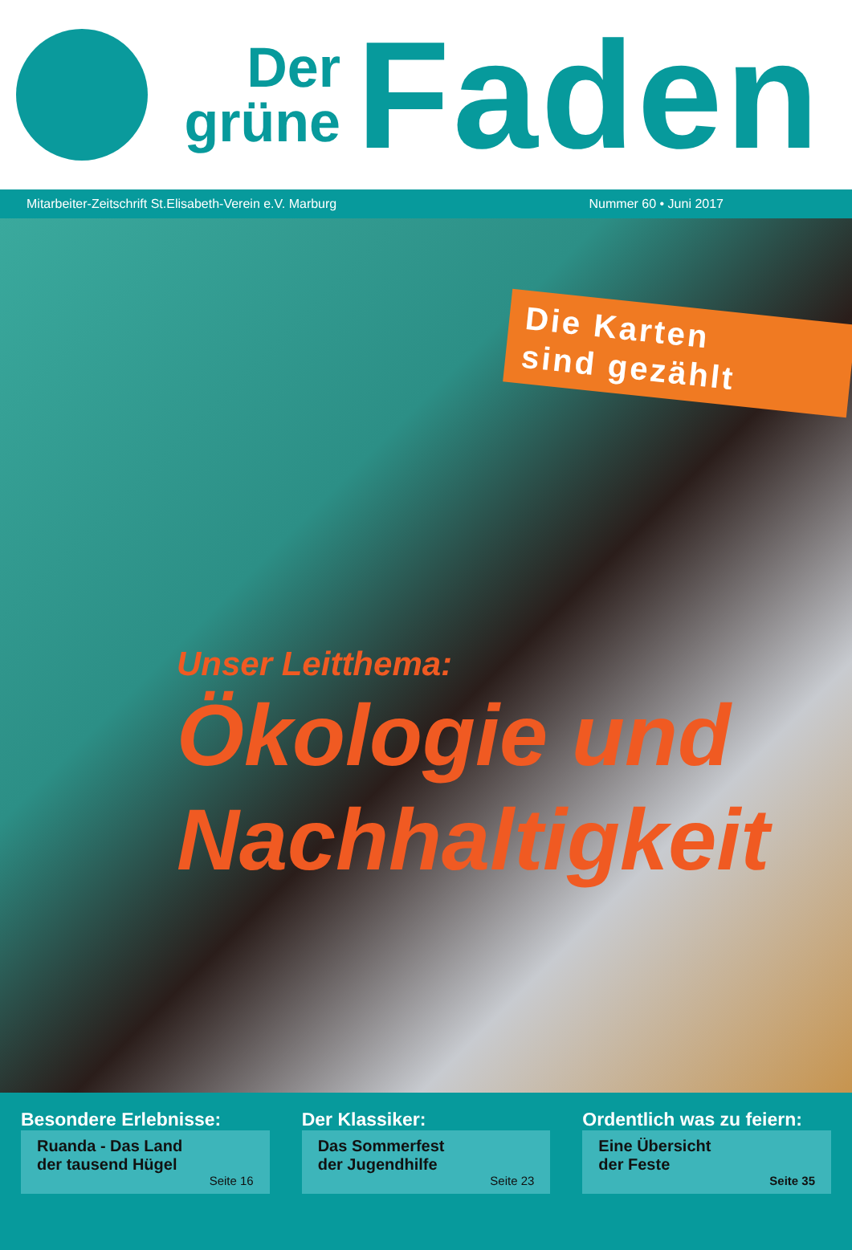Der
grüne
Faden
Mitarbeiter-Zeitschrift St.Elisabeth-Verein e.V. Marburg Nummer 60 • Juni 2017
Die Karten
sind gezählt
Unser Leitthema:
Ökologie und
Nachhaltigkeit
Besondere Erlebnisse:
Ruanda - Das Land
der tausend Hügel
Seite 16
Der Klassiker:
Das Sommerfest
der Jugendhilfe
Seite 23
Ordentlich was zu feiern:
Eine Übersicht
der Feste
Seite 35